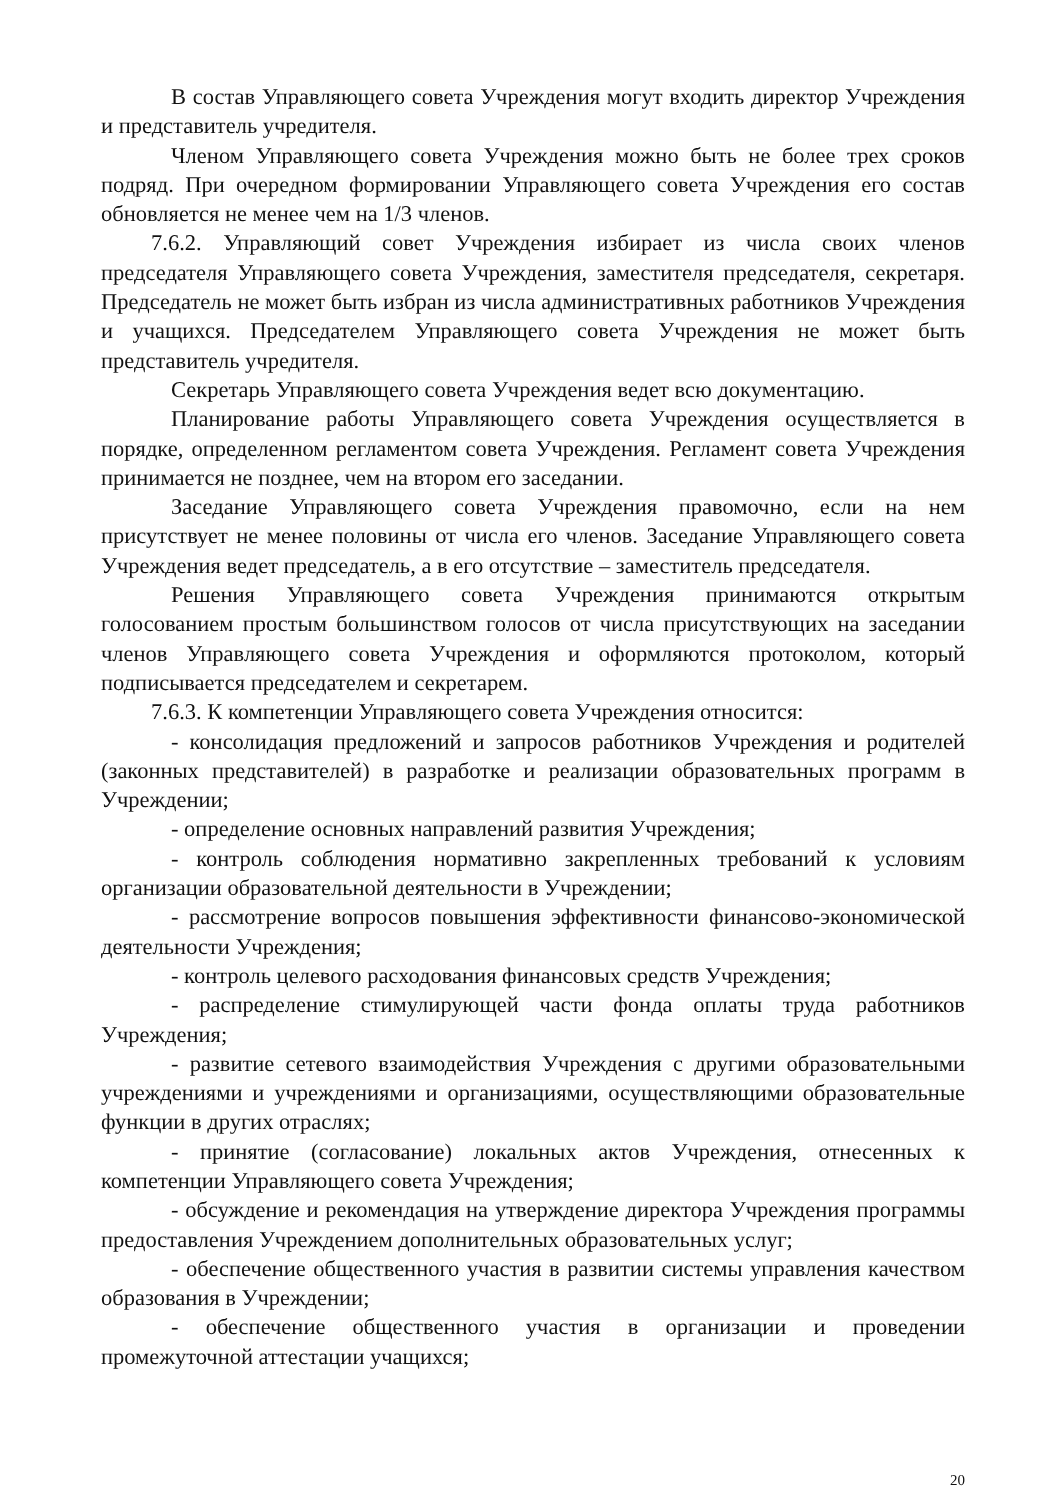В состав Управляющего совета Учреждения могут входить директор Учреждения и представитель учредителя.
Членом Управляющего совета Учреждения можно быть не более трех сроков подряд. При очередном формировании Управляющего совета Учреждения его состав обновляется не менее чем на 1/3 членов.
7.6.2. Управляющий совет Учреждения избирает из числа своих членов председателя Управляющего совета Учреждения, заместителя председателя, секретаря. Председатель не может быть избран из числа административных работников Учреждения и учащихся. Председателем Управляющего совета Учреждения не может быть представитель учредителя.
Секретарь Управляющего совета Учреждения ведет всю документацию.
Планирование работы Управляющего совета Учреждения осуществляется в порядке, определенном регламентом совета Учреждения. Регламент совета Учреждения принимается не позднее, чем на втором его заседании.
Заседание Управляющего совета Учреждения правомочно, если на нем присутствует не менее половины от числа его членов. Заседание Управляющего совета Учреждения ведет председатель, а в его отсутствие – заместитель председателя.
Решения Управляющего совета Учреждения принимаются открытым голосованием простым большинством голосов от числа присутствующих на заседании членов Управляющего совета Учреждения и оформляются протоколом, который подписывается председателем и секретарем.
7.6.3. К компетенции Управляющего совета Учреждения относится:
- консолидация предложений и запросов работников Учреждения и родителей (законных представителей) в разработке и реализации образовательных программ в Учреждении;
- определение основных направлений развития Учреждения;
- контроль соблюдения нормативно закрепленных требований к условиям организации образовательной деятельности в Учреждении;
- рассмотрение вопросов повышения эффективности финансово-экономической деятельности Учреждения;
- контроль целевого расходования финансовых средств Учреждения;
- распределение стимулирующей части фонда оплаты труда работников Учреждения;
- развитие сетевого взаимодействия Учреждения с другими образовательными учреждениями и учреждениями и организациями, осуществляющими образовательные функции в других отраслях;
- принятие (согласование) локальных актов Учреждения, отнесенных к компетенции Управляющего совета Учреждения;
- обсуждение и рекомендация на утверждение директора Учреждения программы предоставления Учреждением дополнительных образовательных услуг;
- обеспечение общественного участия в развитии системы управления качеством образования в Учреждении;
- обеспечение общественного участия в организации и проведении промежуточной аттестации учащихся;
20